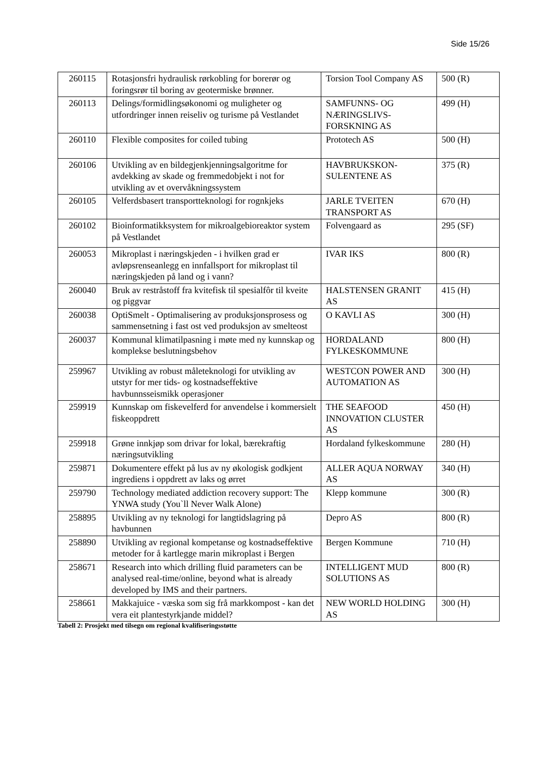Side 15/26
| 260115 | Rotasjonsfri hydraulisk rørkobling for borerør og foringsrør til boring av geotermiske brønner. | Torsion Tool Company AS | 500 (R) |
| 260113 | Delings/formidlingsøkonomi og muligheter og utfordringer innen reiseliv og turisme på Vestlandet | SAMFUNNS- OG NÆRINGSLIVS-FORSKNING AS | 499 (H) |
| 260110 | Flexible composites for coiled tubing | Prototech AS | 500 (H) |
| 260106 | Utvikling av en bildegjenkjenningsalgoritme for avdekking av skade og fremmedobjekt i not for utvikling av et overvåkningssystem | HAVBRUKSKON-SULENTENE AS | 375 (R) |
| 260105 | Velferdsbasert transportteknologi for rognkjeks | JARLE TVEITEN TRANSPORT AS | 670 (H) |
| 260102 | Bioinformatikksystem for mikroalgebioreaktor system på Vestlandet | Folvengaard as | 295 (SF) |
| 260053 | Mikroplast i næringskjeden - i hvilken grad er avløpsrenseanlegg en innfallsport for mikroplast til næringskjeden på land og i vann? | IVAR IKS | 800 (R) |
| 260040 | Bruk av restråstoff fra kvitefisk til spesialfôr til kveite og piggvar | HALSTENSEN GRANIT AS | 415 (H) |
| 260038 | OptiSmelt - Optimalisering av produksjonsprosess og sammensetning i fast ost ved produksjon av smelteost | O KAVLI AS | 300 (H) |
| 260037 | Kommunal klimatilpasning i møte med ny kunnskap og komplekse beslutningsbehov | HORDALAND FYLKESKOMMUNE | 800 (H) |
| 259967 | Utvikling av robust måleteknologi for utvikling av utstyr for mer tids- og kostnadseffektive havbunnsseismikk operasjoner | WESTCON POWER AND AUTOMATION AS | 300 (H) |
| 259919 | Kunnskap om fiskevelferd for anvendelse i kommersielt fiskeoppdrett | THE SEAFOOD INNOVATION CLUSTER AS | 450 (H) |
| 259918 | Grøne innkjøp som drivar for lokal, bærekraftig næringsutvikling | Hordaland fylkeskommune | 280 (H) |
| 259871 | Dokumentere effekt på lus av ny økologisk godkjent ingrediens i oppdrett av laks og ørret | ALLER AQUA NORWAY AS | 340 (H) |
| 259790 | Technology mediated addiction recovery support: The YNWA study (You`ll Never Walk Alone) | Klepp kommune | 300 (R) |
| 258895 | Utvikling av ny teknologi for langtidslagring på havbunnen | Depro AS | 800 (R) |
| 258890 | Utvikling av regional kompetanse og kostnadseffektive metoder for å kartlegge marin mikroplast i Bergen | Bergen Kommune | 710 (H) |
| 258671 | Research into which drilling fluid parameters can be analysed real-time/online, beyond what is already developed by IMS and their partners. | INTELLIGENT MUD SOLUTIONS AS | 800 (R) |
| 258661 | Makkajuice - væska som sig frå markkompost - kan det vera eit plantestyrkjande middel? | NEW WORLD HOLDING AS | 300 (H) |
Tabell 2: Prosjekt med tilsegn om regional kvalifiseringsstøtte